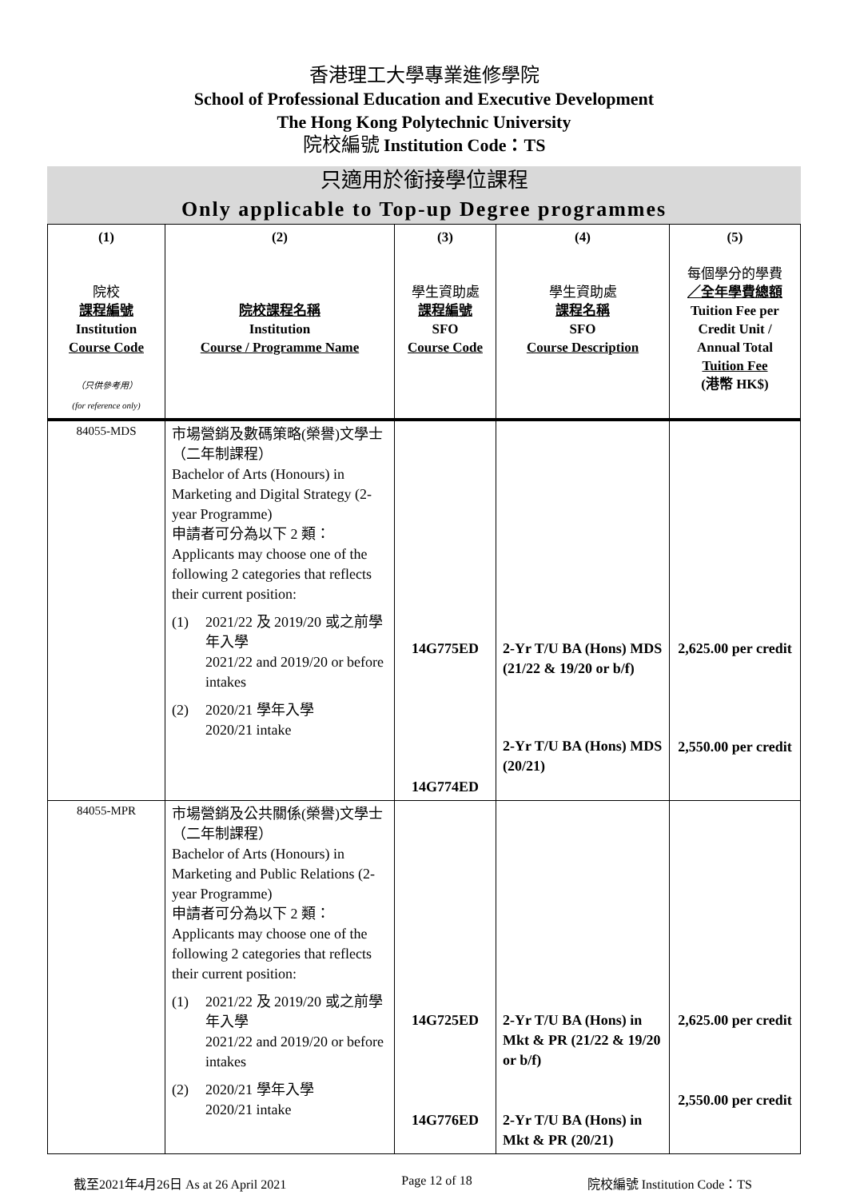香港理工大學專業進修學院
School of Professional Education and Executive Development
The Hong Kong Polytechnic University
院校編號 Institution Code：TS
只適用於銜接學位課程
Only applicable to Top-up Degree programmes
| (1) 院校 課程編號 Institution Course Code （只供參考用） (for reference only) | (2) 院校課程名稱 Institution Course / Programme Name | (3) 學生資助處 課程編號 SFO Course Code | (4) 學生資助處 課程名稱 SFO Course Description | (5) 每個學分的學費 ／全年學費總額 Tuition Fee per Credit Unit / Annual Total Tuition Fee (港幣 HK$) |
| --- | --- | --- | --- | --- |
| 84055-MDS | 市場營銷及數碼策略(榮譽)文學士（二年制課程） Bachelor of Arts (Honours) in Marketing and Digital Strategy (2-year Programme) 申請者可分為以下 2 類： Applicants may choose one of the following 2 categories that reflects their current position: (1) 2021/22 及 2019/20 或之前學年入學 2021/22 and 2019/20 or before intakes (2) 2020/21 學年入學 2020/21 intake | 14G775ED 14G774ED | 2-Yr T/U BA (Hons) MDS (21/22 & 19/20 or b/f) 2-Yr T/U BA (Hons) MDS (20/21) | 2,625.00 per credit 2,550.00 per credit |
| 84055-MPR | 市場營銷及公共關係(榮譽)文學士（二年制課程） Bachelor of Arts (Honours) in Marketing and Public Relations (2-year Programme) 申請者可分為以下 2 類： Applicants may choose one of the following 2 categories that reflects their current position: (1) 2021/22 及 2019/20 或之前學年入學 2021/22 and 2019/20 or before intakes (2) 2020/21 學年入學 2020/21 intake | 14G725ED 14G776ED | 2-Yr T/U BA (Hons) in Mkt & PR (21/22 & 19/20 or b/f) 2-Yr T/U BA (Hons) in Mkt & PR (20/21) | 2,625.00 per credit 2,550.00 per credit |
截至2021年4月26日 As at 26 April 2021 Page 12 of 18 院校編號 Institution Code：TS